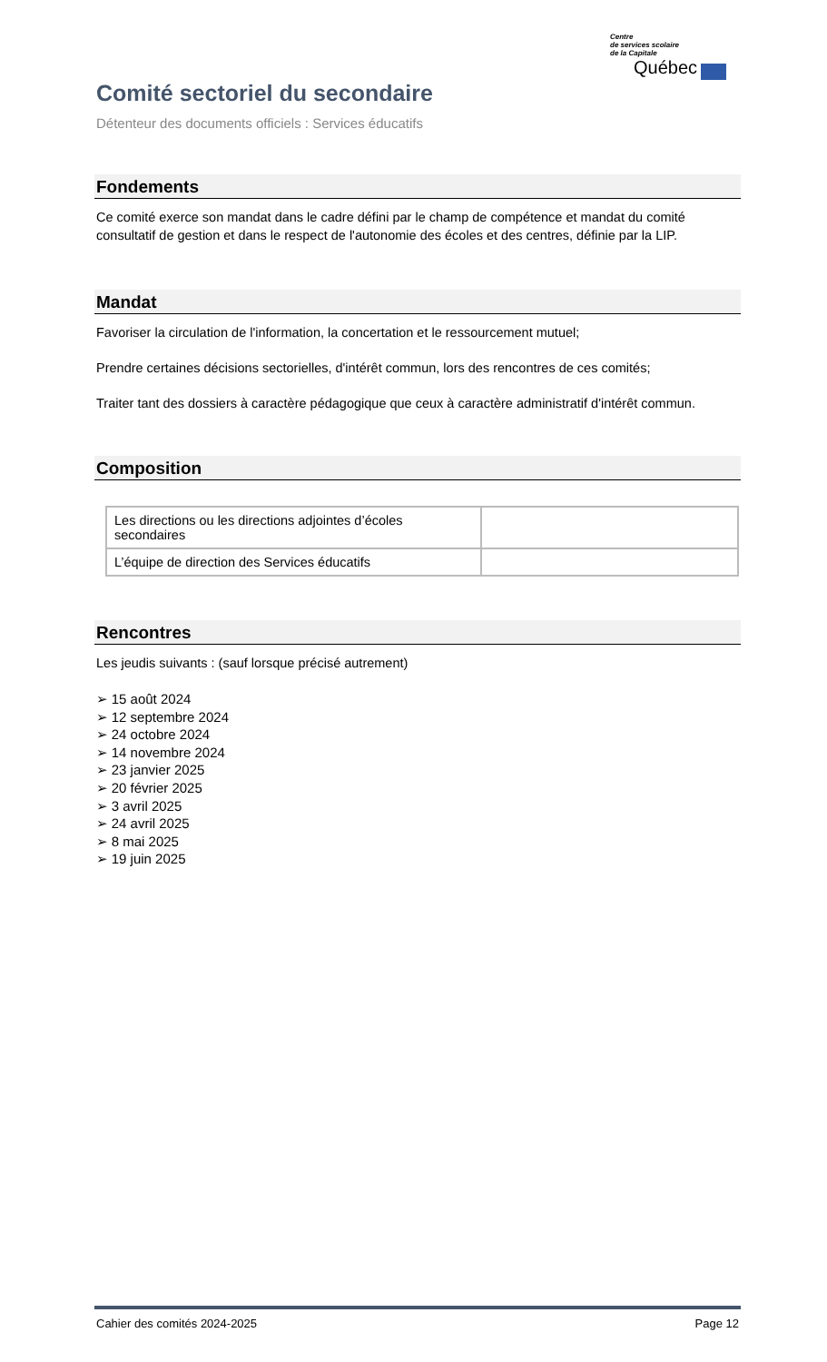Centre
de services scolaire
de la Capitale
Québec
Comité sectoriel du secondaire
Détenteur des documents officiels : Services éducatifs
Fondements
Ce comité exerce son mandat dans le cadre défini par le champ de compétence et mandat du comité consultatif de gestion et dans le respect de l'autonomie des écoles et des centres, définie par la LIP.
Mandat
Favoriser la circulation de l'information, la concertation et le ressourcement mutuel;
Prendre certaines décisions sectorielles, d'intérêt commun, lors des rencontres de ces comités;
Traiter tant des dossiers à caractère pédagogique que ceux à caractère administratif d'intérêt commun.
Composition
| Les directions ou les directions adjointes d’écoles secondaires | |
| L’équipe de direction des Services éducatifs | |
Rencontres
Les jeudis suivants : (sauf lorsque précisé autrement)
➢ 15 août 2024
➢ 12 septembre 2024
➢ 24 octobre 2024
➢ 14 novembre 2024
➢ 23 janvier 2025
➢ 20 février 2025
➢ 3 avril 2025
➢ 24 avril 2025
➢ 8 mai 2025
➢ 19 juin 2025
Cahier des comités 2024-2025 Page 12